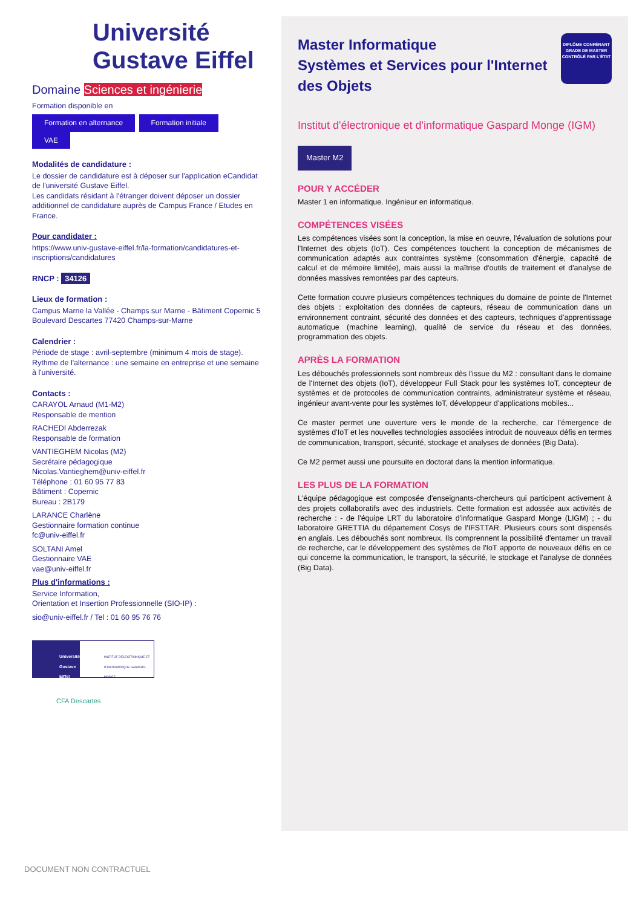Université
Gustave Eiffel
Domaine Sciences et ingénierie
Formation disponible en
Formation en alternance Formation initiale VAE
Modalités de candidature :
Le dossier de candidature est à déposer sur l'application eCandidat de l'université Gustave Eiffel.
Les candidats résidant à l'étranger doivent déposer un dossier additionnel de candidature auprès de Campus France / Etudes en France.
Pour candidater :
https://www.univ-gustave-eiffel.fr/la-formation/candidatures-et-inscriptions/candidatures
RNCP : 34126
Lieux de formation :
Campus Marne la Vallée - Champs sur Marne - Bâtiment Copernic 5 Boulevard Descartes 77420 Champs-sur-Marne
Calendrier :
Période de stage : avril-septembre (minimum 4 mois de stage). Rythme de l'alternance : une semaine en entreprise et une semaine à l'université.
Contacts :
CARAYOL Arnaud (M1-M2)
Responsable de mention
RACHEDI Abderrezak
Responsable de formation
VANTIEGHEM Nicolas (M2)
Secrétaire pédagogique
Nicolas.Vantieghem@univ-eiffel.fr
Téléphone : 01 60 95 77 83
Bâtiment : Copernic
Bureau : 2B179
LARANCE Charlène
Gestionnaire formation continue
fc@univ-eiffel.fr
SOLTANI Amel
Gestionnaire VAE
vae@univ-eiffel.fr
Plus d'informations :
Service Information,
Orientation et Insertion Professionnelle (SIO-IP) :
sio@univ-eiffel.fr / Tel : 01 60 95 76 76
Université Gustave Eiffel
INSTITUT D'ÉLECTRONIQUE ET D'INFORMATIQUE GASPARD-MONGE
CFA Descartes
DIPLÔME CONFÉRANT GRADE DE MASTER CONTRÔLÉ PAR L'ÉTAT
Master Informatique
Systèmes et Services pour l'Internet des Objets
Institut d'électronique et d'informatique Gaspard Monge (IGM)
Master M2
POUR Y ACCÉDER
Master 1 en informatique. Ingénieur en informatique.
COMPÉTENCES VISÉES
Les compétences visées sont la conception, la mise en oeuvre, l'évaluation de solutions pour l'Internet des objets (IoT). Ces compétences touchent la conception de mécanismes de communication adaptés aux contraintes système (consommation d'énergie, capacité de calcul et de mémoire limitée), mais aussi la maîtrise d'outils de traitement et d'analyse de données massives remontées par des capteurs.
Cette formation couvre plusieurs compétences techniques du domaine de pointe de l'Internet des objets : exploitation des données de capteurs, réseau de communication dans un environnement contraint, sécurité des données et des capteurs, techniques d'apprentissage automatique (machine learning), qualité de service du réseau et des données, programmation des objets.
APRÈS LA FORMATION
Les débouchés professionnels sont nombreux dès l'issue du M2 : consultant dans le domaine de l'Internet des objets (IoT), développeur Full Stack pour les systèmes IoT, concepteur de systèmes et de protocoles de communication contraints, administrateur système et réseau, ingénieur avant-vente pour les systèmes IoT, développeur d'applications mobiles...
Ce master permet une ouverture vers le monde de la recherche, car l'émergence de systèmes d'IoT et les nouvelles technologies associées introduit de nouveaux défis en termes de communication, transport, sécurité, stockage et analyses de données (Big Data).
Ce M2 permet aussi une poursuite en doctorat dans la mention informatique.
LES PLUS DE LA FORMATION
L'équipe pédagogique est composée d'enseignants-chercheurs qui participent activement à des projets collaboratifs avec des industriels. Cette formation est adossée aux activités de recherche : - de l'équipe LRT du laboratoire d'informatique Gaspard Monge (LIGM) ; - du laboratoire GRETTIA du département Cosys de l'IFSTTAR. Plusieurs cours sont dispensés en anglais. Les débouchés sont nombreux. Ils comprennent la possibilité d'entamer un travail de recherche, car le développement des systèmes de l'IoT apporte de nouveaux défis en ce qui concerne la communication, le transport, la sécurité, le stockage et l'analyse de données (Big Data).
DOCUMENT NON CONTRACTUEL